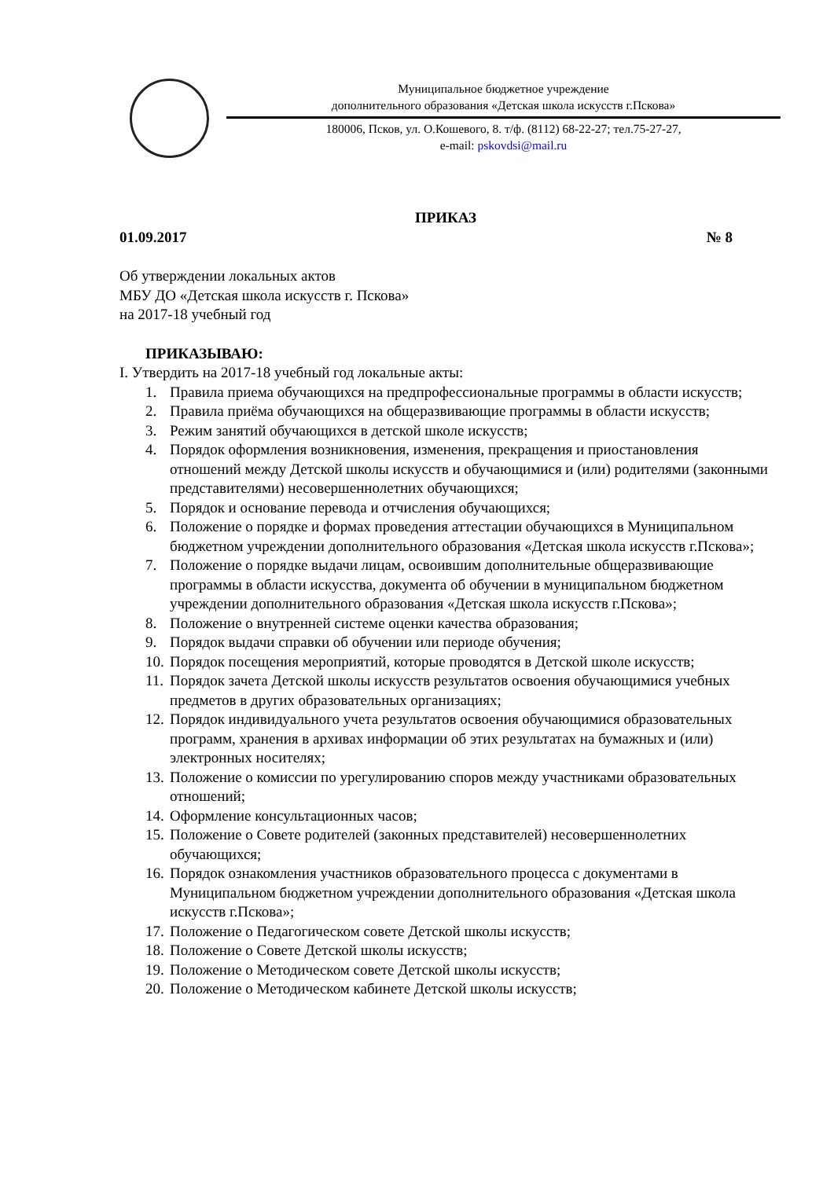Муниципальное бюджетное учреждение
дополнительного образования «Детская школа искусств г.Пскова»
180006, Псков, ул. О.Кошевого, 8. т/ф. (8112) 68-22-27; тел.75-27-27,
e-mail: pskovdsi@mail.ru
ПРИКАЗ
01.09.2017 № 8
Об утверждении локальных актов
МБУ ДО «Детская школа искусств г. Пскова»
на 2017-18 учебный год
ПРИКАЗЫВАЮ:
I. Утвердить на 2017-18 учебный год локальные акты:
1. Правила приема обучающихся на предпрофессиональные программы в области искусств;
2. Правила приёма обучающихся на общеразвивающие программы в области искусств;
3. Режим занятий обучающихся в детской школе искусств;
4. Порядок оформления возникновения, изменения, прекращения и приостановления отношений между Детской школы искусств и обучающимися и (или) родителями (законными представителями) несовершеннолетних обучающихся;
5. Порядок и основание перевода и отчисления обучающихся;
6. Положение о порядке и формах проведения аттестации обучающихся в Муниципальном бюджетном учреждении дополнительного образования «Детская школа искусств г.Пскова»;
7. Положение о порядке выдачи лицам, освоившим дополнительные общеразвивающие программы в области искусства, документа об обучении в муниципальном бюджетном учреждении дополнительного образования «Детская школа искусств г.Пскова»;
8. Положение о внутренней системе оценки качества образования;
9. Порядок выдачи справки об обучении или периоде обучения;
10. Порядок посещения мероприятий, которые проводятся в Детской школе искусств;
11. Порядок зачета Детской школы искусств результатов освоения обучающимися учебных предметов в других образовательных организациях;
12. Порядок индивидуального учета результатов освоения обучающимися образовательных программ, хранения в архивах информации об этих результатах на бумажных и (или) электронных носителях;
13. Положение о комиссии по урегулированию споров между участниками образовательных отношений;
14. Оформление консультационных часов;
15. Положение о Совете родителей (законных представителей) несовершеннолетних обучающихся;
16. Порядок ознакомления участников образовательного процесса с документами в Муниципальном бюджетном учреждении дополнительного образования «Детская школа искусств г.Пскова»;
17. Положение о Педагогическом совете Детской школы искусств;
18. Положение о Совете Детской школы искусств;
19. Положение о Методическом совете Детской школы искусств;
20. Положение о Методическом кабинете Детской школы искусств;